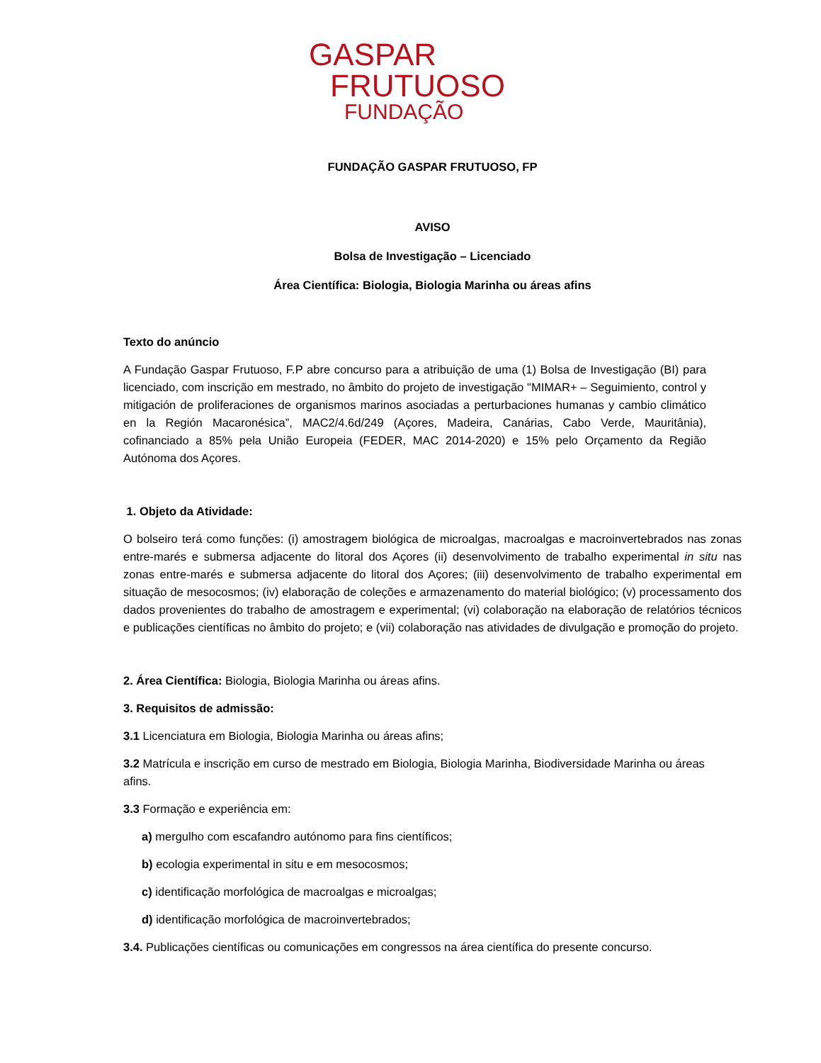GASPAR
FRUTUOSO
FUNDAÇÃO
FUNDAÇÃO GASPAR FRUTUOSO, FP
AVISO
Bolsa de Investigação – Licenciado
Área Científica: Biologia, Biologia Marinha ou áreas afins
Texto do anúncio
A Fundação Gaspar Frutuoso, F.P abre concurso para a atribuição de uma (1) Bolsa de Investigação (BI) para licenciado, com inscrição em mestrado, no âmbito do projeto de investigação "MIMAR+ – Seguimiento, control y mitigación de proliferaciones de organismos marinos asociadas a perturbaciones humanas y cambio climático en la Región Macaronésica”, MAC2/4.6d/249 (Açores, Madeira, Canárias, Cabo Verde, Mauritânia), cofinanciado a 85% pela União Europeia (FEDER, MAC 2014-2020) e 15% pelo Orçamento da Região Autónoma dos Açores.
1. Objeto da Atividade:
O bolseiro terá como funções: (i) amostragem biológica de microalgas, macroalgas e macroinvertebrados nas zonas entre-marés e submersa adjacente do litoral dos Açores (ii) desenvolvimento de trabalho experimental in situ nas zonas entre-marés e submersa adjacente do litoral dos Açores; (iii) desenvolvimento de trabalho experimental em situação de mesocosmos; (iv) elaboração de coleções e armazenamento do material biológico; (v) processamento dos dados provenientes do trabalho de amostragem e experimental; (vi) colaboração na elaboração de relatórios técnicos e publicações científicas no âmbito do projeto; e (vii) colaboração nas atividades de divulgação e promoção do projeto.
2. Área Científica: Biologia, Biologia Marinha ou áreas afins.
3. Requisitos de admissão:
3.1 Licenciatura em Biologia, Biologia Marinha ou áreas afins;
3.2 Matrícula e inscrição em curso de mestrado em Biologia, Biologia Marinha, Biodiversidade Marinha ou áreas afins.
3.3 Formação e experiência em:
a) mergulho com escafandro autónomo para fins científicos;
b) ecologia experimental in situ e em mesocosmos;
c) identificação morfológica de macroalgas e microalgas;
d) identificação morfológica de macroinvertebrados;
3.4. Publicações científicas ou comunicações em congressos na área científica do presente concurso.